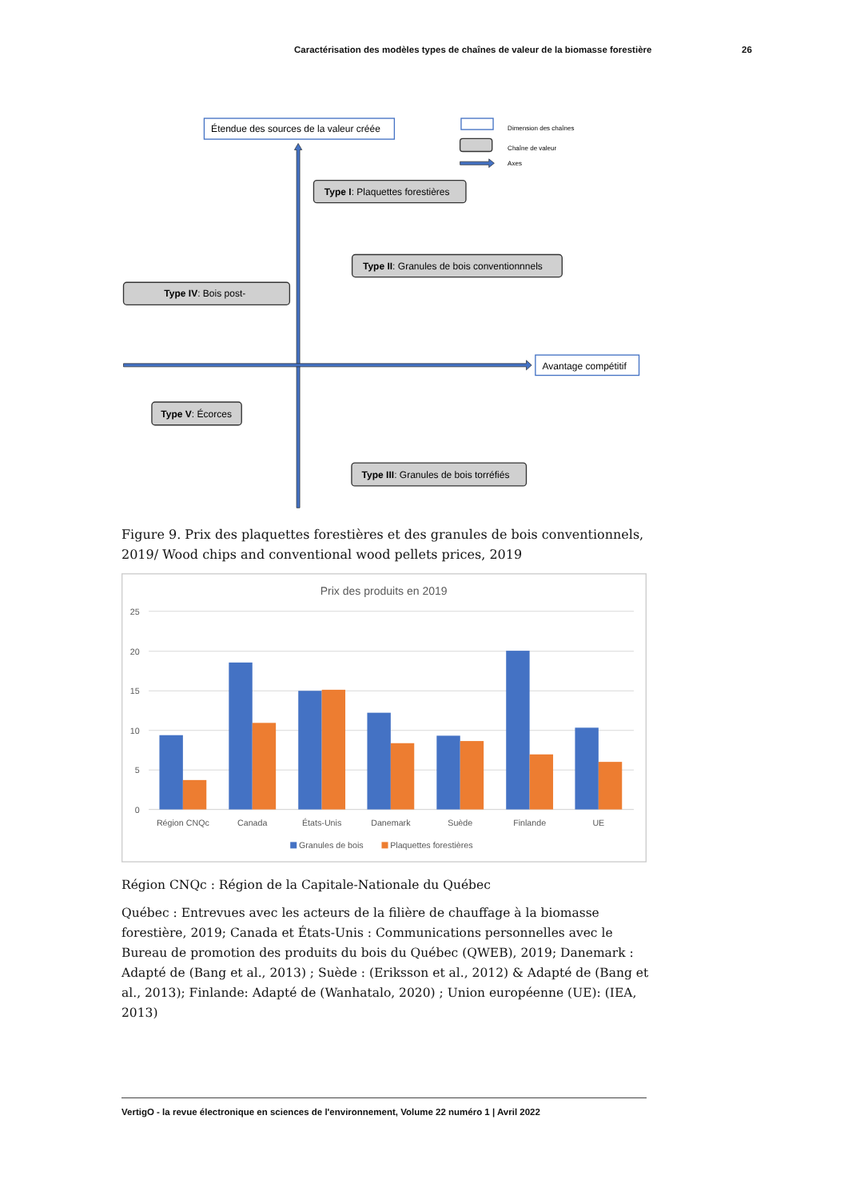Caractérisation des modèles types de chaînes de valeur de la biomasse forestière 26
Étendue des sources de la valeur créée
Dimension des chaînes
Chaîne de valeur
Axes
Type I: Plaquettes forestières
Type II: Granules de bois conventionnnels
Type IV: Bois post-
Avantage compétitif
Type V: Écorces
Type III: Granules de bois torréfiés
Figure 9. Prix des plaquettes forestières et des granules de bois conventionnels, 2019/ Wood chips and conventional wood pellets prices, 2019
Prix des produits en 2019
25
20
15
10
5
0
Région CNQc
Canada
États-Unis
Danemark
Suède
Finlande
UE
Granules de bois
Plaquettes forestières
Région CNQc : Région de la Capitale-Nationale du Québec
Québec : Entrevues avec les acteurs de la filière de chauffage à la biomasse forestière, 2019; Canada et États-Unis : Communications personnelles avec le Bureau de promotion des produits du bois du Québec (QWEB), 2019; Danemark : Adapté de (Bang et al., 2013) ; Suède : (Eriksson et al., 2012) & Adapté de (Bang et al., 2013); Finlande: Adapté de (Wanhatalo, 2020) ; Union européenne (UE): (IEA, 2013)
VertigO - la revue électronique en sciences de l'environnement, Volume 22 numéro 1 | Avril 2022